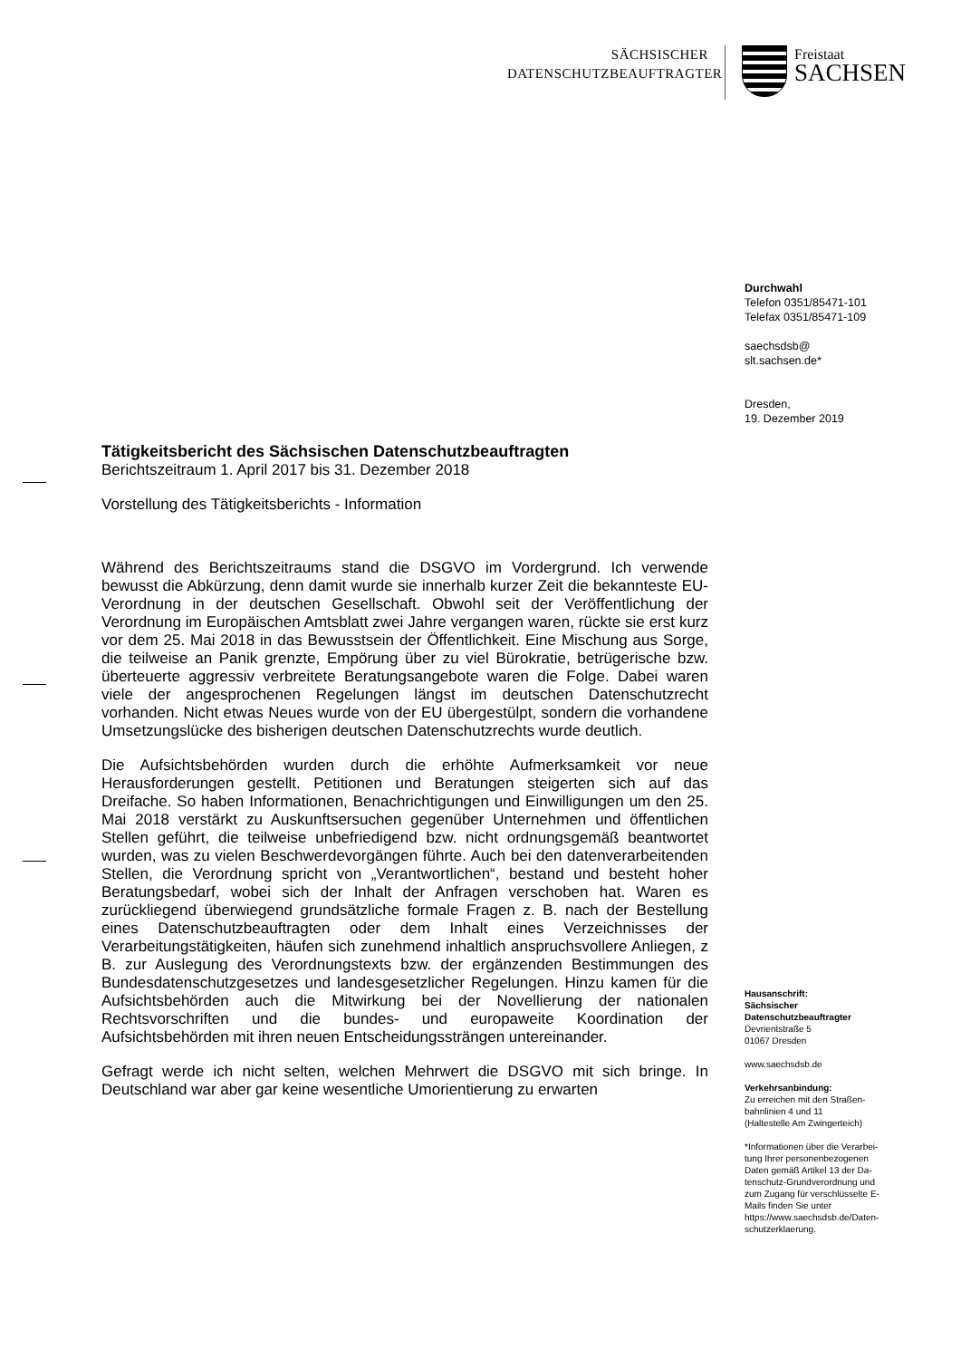SÄCHSISCHER
DATENSCHUTZBEAUFTRAGTER
Freistaat
SACHSEN
Durchwahl
Telefon 0351/85471-101
Telefax 0351/85471-109
saechsdsb@
slt.sachsen.de*
Dresden,
19. Dezember 2019
Hausanschrift:
Sächsischer
Datenschutzbeauftragter
Devrientstraße 5
01067 Dresden
www.saechsdsb.de
Verkehrsanbindung:
Zu erreichen mit den Straßen-
bahnlinien 4 und 11
(Haltestelle Am Zwingerteich)
*Informationen über die Verarbei-
tung Ihrer personenbezogenen
Daten gemäß Artikel 13 der Da-
tenschutz-Grundverordnung und
zum Zugang für verschlüsselte E-
Mails finden Sie unter
https://www.saechsdsb.de/Daten-
schutzerklaerung.
Tätigkeitsbericht des Sächsischen Datenschutzbeauftragten
Berichtszeitraum 1. April 2017 bis 31. Dezember 2018
Vorstellung des Tätigkeitsberichts - Information
Während des Berichtszeitraums stand die DSGVO im Vordergrund. Ich verwende bewusst die Abkürzung, denn damit wurde sie innerhalb kurzer Zeit die bekannteste EU-Verordnung in der deutschen Gesellschaft. Obwohl seit der Veröffentlichung der Verordnung im Europäischen Amtsblatt zwei Jahre vergangen waren, rückte sie erst kurz vor dem 25. Mai 2018 in das Bewusstsein der Öffentlichkeit. Eine Mischung aus Sorge, die teilweise an Panik grenzte, Empörung über zu viel Bürokratie, betrügerische bzw. überteuerte aggressiv verbreitete Beratungsangebote waren die Folge. Dabei waren viele der angesprochenen Regelungen längst im deutschen Datenschutzrecht vorhanden. Nicht etwas Neues wurde von der EU übergestülpt, sondern die vorhandene Umsetzungslücke des bisherigen deutschen Datenschutzrechts wurde deutlich.
Die Aufsichtsbehörden wurden durch die erhöhte Aufmerksamkeit vor neue Herausforderungen gestellt. Petitionen und Beratungen steigerten sich auf das Dreifache. So haben Informationen, Benachrichtigungen und Einwilligungen um den 25. Mai 2018 verstärkt zu Auskunftsersuchen gegenüber Unternehmen und öffentlichen Stellen geführt, die teilweise unbefriedigend bzw. nicht ordnungsgemäß beantwortet wurden, was zu vielen Beschwerdevorgängen führte. Auch bei den datenverarbeitenden Stellen, die Verordnung spricht von „Verantwortlichen“, bestand und besteht hoher Beratungsbedarf, wobei sich der Inhalt der Anfragen verschoben hat. Waren es zurückliegend überwiegend grundsätzliche formale Fragen z. B. nach der Bestellung eines Datenschutzbeauftragten oder dem Inhalt eines Verzeichnisses der Verarbeitungstätigkeiten, häufen sich zunehmend inhaltlich anspruchsvollere Anliegen, z B. zur Auslegung des Verordnungstexts bzw. der ergänzenden Bestimmungen des Bundesdatenschutzgesetzes und landesgesetzlicher Regelungen. Hinzu kamen für die Aufsichtsbehörden auch die Mitwirkung bei der Novellierung der nationalen Rechtsvorschriften und die bundes- und europaweite Koordination der Aufsichtsbehörden mit ihren neuen Entscheidungssträngen untereinander.
Gefragt werde ich nicht selten, welchen Mehrwert die DSGVO mit sich bringe. In Deutschland war aber gar keine wesentliche Umorientierung zu erwarten